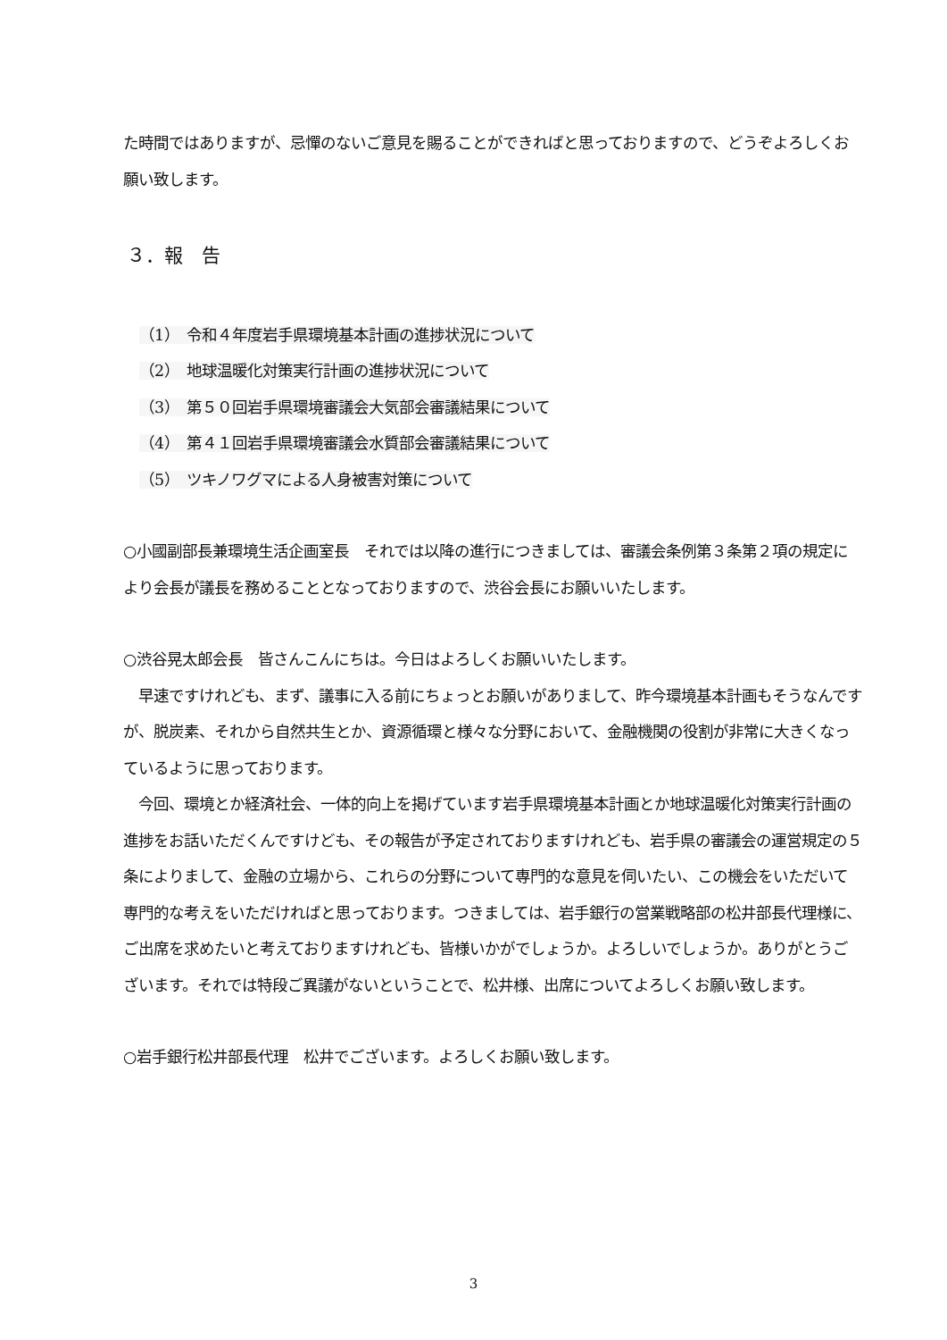た時間ではありますが、忌憚のないご意見を賜ることができればと思っておりますので、どうぞよろしくお願い致します。
３．報　告
（1）　令和４年度岩手県環境基本計画の進捗状況について
（2）　地球温暖化対策実行計画の進捗状況について
（3）　第５０回岩手県環境審議会大気部会審議結果について
（4）　第４１回岩手県環境審議会水質部会審議結果について
（5）　ツキノワグマによる人身被害対策について
○小國副部長兼環境生活企画室長　それでは以降の進行につきましては、審議会条例第３条第２項の規定により会長が議長を務めることとなっておりますので、渋谷会長にお願いいたします。
○渋谷晃太郎会長　皆さんこんにちは。今日はよろしくお願いいたします。
　早速ですけれども、まず、議事に入る前にちょっとお願いがありまして、昨今環境基本計画もそうなんですが、脱炭素、それから自然共生とか、資源循環と様々な分野において、金融機関の役割が非常に大きくなっているように思っております。
　今回、環境とか経済社会、一体的向上を掲げています岩手県環境基本計画とか地球温暖化対策実行計画の進捗をお話いただくんですけども、その報告が予定されておりますけれども、岩手県の審議会の運営規定の５条によりまして、金融の立場から、これらの分野について専門的な意見を伺いたい、この機会をいただいて専門的な考えをいただければと思っております。つきましては、岩手銀行の営業戦略部の松井部長代理様に、ご出席を求めたいと考えておりますけれども、皆様いかがでしょうか。よろしいでしょうか。ありがとうございます。それでは特段ご異議がないということで、松井様、出席についてよろしくお願い致します。
○岩手銀行松井部長代理　松井でございます。よろしくお願い致します。
3